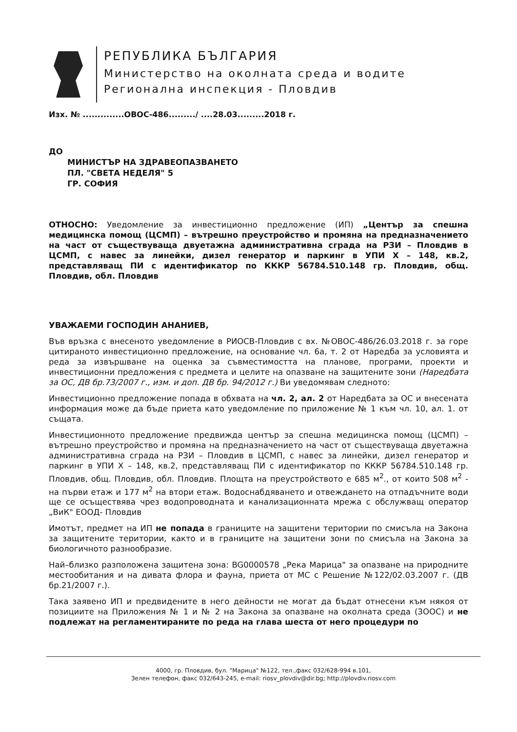РЕПУБЛИКА БЪЛГАРИЯ
Министерство на околната среда и водите
Регионална инспекция - Пловдив
Изх. № ..............ОВОС-486........./ ....28.03.........2018 г.
ДО
МИНИСТЪР НА ЗДРАВЕОПАЗВАНЕТО
ПЛ. "СВЕТА НЕДЕЛЯ" 5
ГР. СОФИЯ
ОТНОСНО: Уведомление за инвестиционно предложение (ИП) „Център за спешна медицинска помощ (ЦСМП) – вътрешно преустройство и промяна на предназначението на част от съществуваща двуетажна административна сграда на РЗИ – Пловдив в ЦСМП, с навес за линейки, дизел генератор и паркинг в УПИ Х – 148, кв.2, представляващ ПИ с идентификатор по КККР 56784.510.148 гр. Пловдив, общ. Пловдив, обл. Пловдив
УВАЖАЕМИ ГОСПОДИН АНАНИЕВ,
Във връзка с внесеното уведомление в РИОСВ-Пловдив с вх. №ОВОС-486/26.03.2018 г. за горе цитираното инвестиционно предложение, на основание чл. 6а, т. 2 от Наредба за условията и реда за извършване на оценка за съвместимостта на планове, програми, проекти и инвестиционни предложения с предмета и целите на опазване на защитените зони (Наредбата за ОС, ДВ бр.73/2007 г., изм. и доп. ДВ бр. 94/2012 г.) Ви уведомявам следното:
Инвестиционно предложение попада в обхвата на чл. 2, ал. 2 от Наредбата за ОС и внесената информация може да бъде приета като уведомление по приложение № 1 към чл. 10, ал. 1. от същата.
Инвестиционното предложение предвижда център за спешна медицинска помощ (ЦСМП) – вътрешно преустройство и промяна на предназначението на част от съществуваща двуетажна административна сграда на РЗИ – Пловдив в ЦСМП, с навес за линейки, дизел генератор и паркинг в УПИ Х – 148, кв.2, представляващ ПИ с идентификатор по КККР 56784.510.148 гр. Пловдив, общ. Пловдив, обл. Пловдив. Площта на преустройството е 685 м<sup>2</sup>., от които 508 м<sup>2</sup> - на първи етаж и 177 м<sup>2</sup> на втори етаж. Водоснабдяването и отвеждането на отпадъчните води ще се осъществява чрез водопроводната и канализационната мрежа с обслужващ оператор „ВиК" ЕООД- Пловдив
Имотът, предмет на ИП не попада в границите на защитени територии по смисъла на Закона за защитените територии, както и в границите на защитени зони по смисъла на Закона за биологичното разнообразие.
Най–близко разположена защитена зона: BG0000578 „Река Марица" за опазване на природните местообитания и на дивата флора и фауна, приета от МС с Решение №122/02.03.2007 г. (ДВ бр.21/2007 г.).
Така заявено ИП и предвидените в него дейности не могат да бъдат отнесени към някоя от позициите на Приложения № 1 и № 2 на Закона за опазване на околната среда (ЗООС) и не подлежат на регламентираните по реда на глава шеста от него процедури по
4000, гр. Пловдив, бул. "Марица" №122, тел.,факс 032/628-994 в.101,
Зелен телефон, факс 032/643-245, e-mail: riosv_plovdiv@dir.bg; http://plovdiv.riosv.com